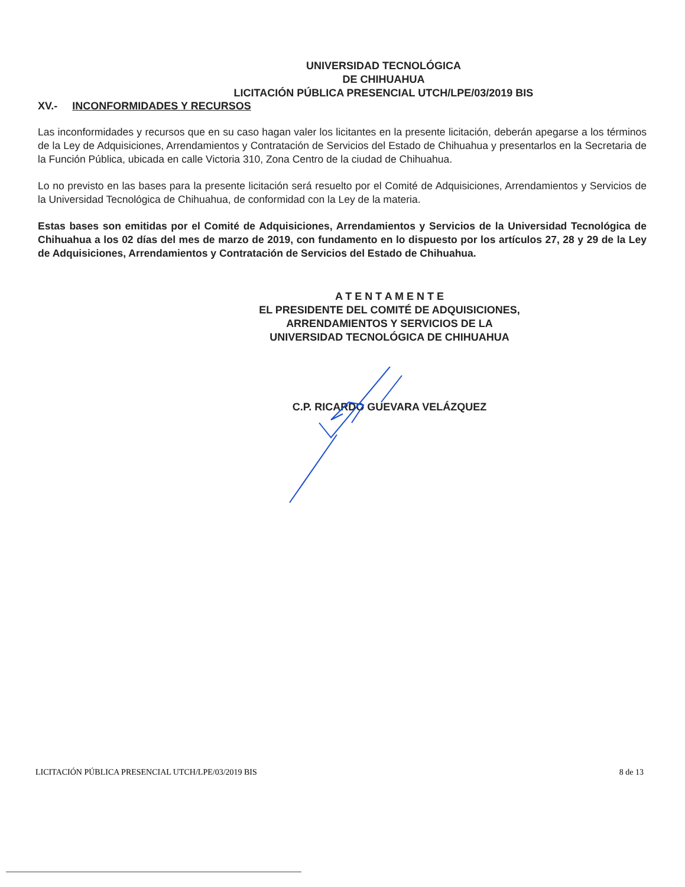UNIVERSIDAD TECNOLÓGICA
DE CHIHUAHUA
LICITACIÓN PÚBLICA PRESENCIAL UTCH/LPE/03/2019 BIS
XV.- INCONFORMIDADES Y RECURSOS
Las inconformidades y recursos que en su caso hagan valer los licitantes en la presente licitación, deberán apegarse a los términos de la Ley de Adquisiciones, Arrendamientos y Contratación de Servicios del Estado de Chihuahua y presentarlos en la Secretaria de la Función Pública, ubicada en calle Victoria 310, Zona Centro de la ciudad de Chihuahua.
Lo no previsto en las bases para la presente licitación será resuelto por el Comité de Adquisiciones, Arrendamientos y Servicios de la Universidad Tecnológica de Chihuahua, de conformidad con la Ley de la materia.
Estas bases son emitidas por el Comité de Adquisiciones, Arrendamientos y Servicios de la Universidad Tecnológica de Chihuahua a los 02 días del mes de marzo de 2019, con fundamento en lo dispuesto por los artículos 27, 28 y 29 de la Ley de Adquisiciones, Arrendamientos y Contratación de Servicios del Estado de Chihuahua.
A T E N T A M E N T E
EL PRESIDENTE DEL COMITÉ DE ADQUISICIONES,
ARRENDAMIENTOS Y SERVICIOS DE LA
UNIVERSIDAD TECNOLÓGICA DE CHIHUAHUA
C.P. RICARDO GUEVARA VELÁZQUEZ
LICITACIÓN PÚBLICA PRESENCIAL UTCH/LPE/03/2019 BIS 8 de 13